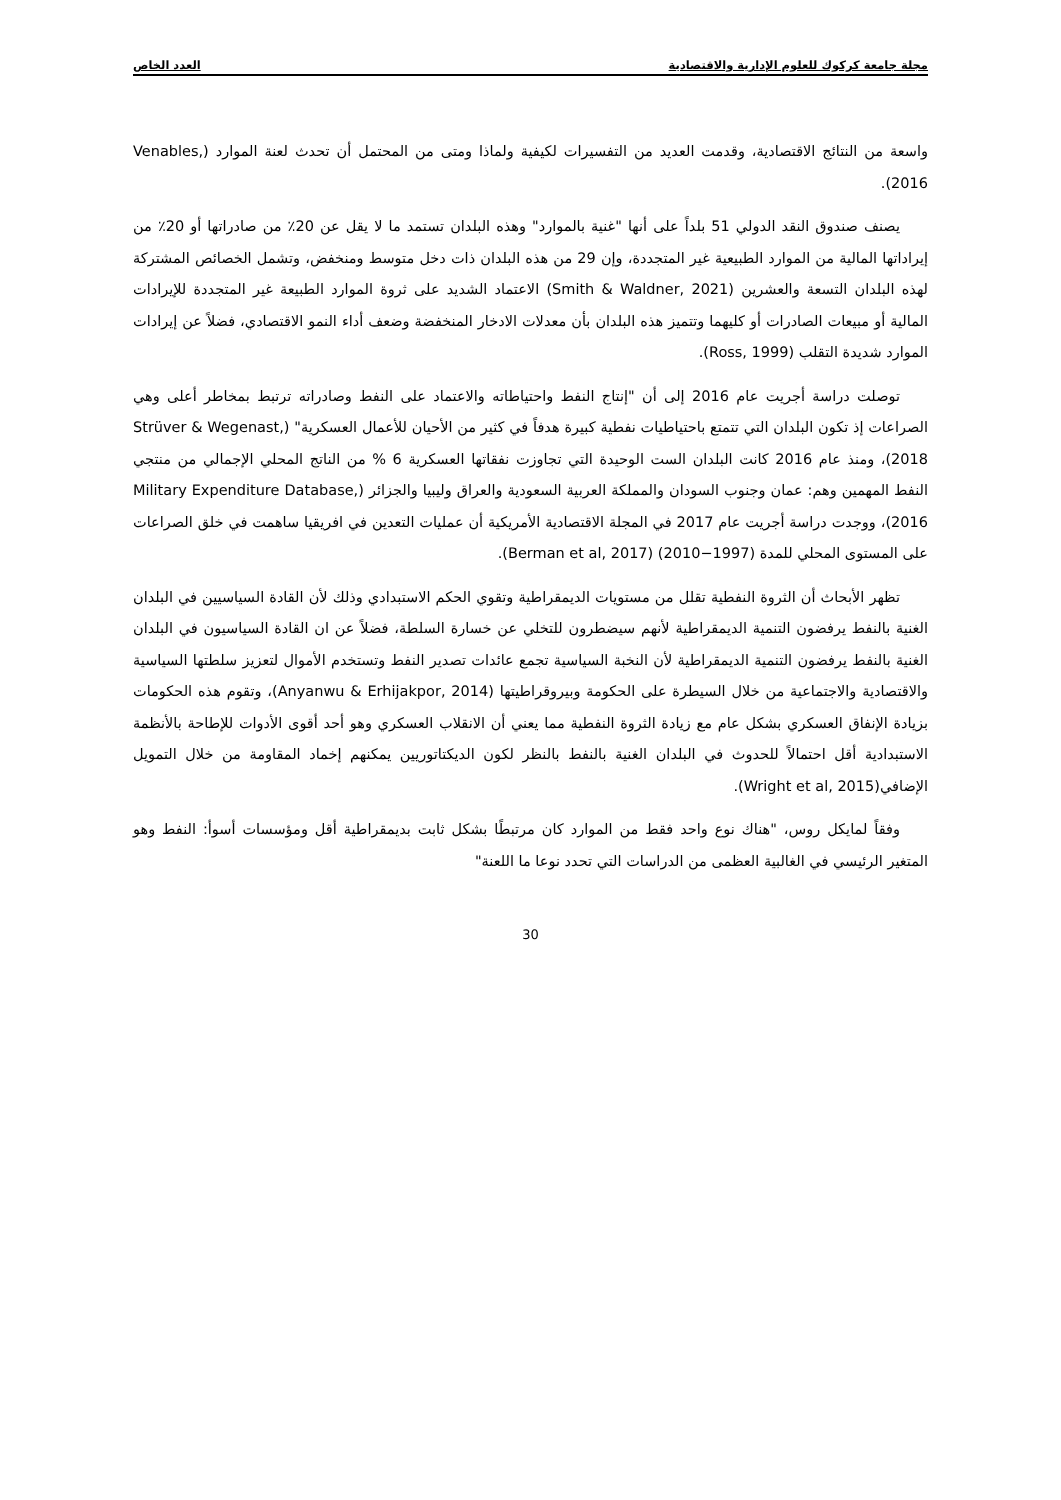مجلة جامعة كركوك للعلوم الإدارية والاقتصادية العدد الخاص
واسعة من النتائج الاقتصادية، وقدمت العديد من التفسيرات لكيفية ولماذا ومتى من المحتمل أن تحدث لعنة الموارد (Venables, 2016).
يصنف صندوق النقد الدولي 51 بلداً على أنها "غنية بالموارد" وهذه البلدان تستمد ما لا يقل عن 20٪ من صادراتها أو 20٪ من إيراداتها المالية من الموارد الطبيعية غير المتجددة، وإن 29 من هذه البلدان ذات دخل متوسط ومنخفض، وتشمل الخصائص المشتركة لهذه البلدان التسعة والعشرين (Smith & Waldner, 2021) الاعتماد الشديد على ثروة الموارد الطبيعة غير المتجددة للإيرادات المالية أو مبيعات الصادرات أو كليهما وتتميز هذه البلدان بأن معدلات الادخار المنخفضة وضعف أداء النمو الاقتصادي، فضلاً عن إيرادات الموارد شديدة التقلب (Ross, 1999).
توصلت دراسة أجريت عام 2016 إلى أن "إنتاج النفط واحتياطاته والاعتماد على النفط وصادراته ترتبط بمخاطر أعلى وهي الصراعات إذ تكون البلدان التي تتمتع باحتياطيات نفطية كبيرة هدفاً في كثير من الأحيان للأعمال العسكرية" (Strüver & Wegenast, 2018)، ومنذ عام 2016 كانت البلدان الست الوحيدة التي تجاوزت نفقاتها العسكرية 6 % من الناتج المحلي الإجمالي من منتجي النفط المهمين وهم: عمان وجنوب السودان والمملكة العربية السعودية والعراق وليبيا والجزائر (Military Expenditure Database, 2016)، ووجدت دراسة أجريت عام 2017 في المجلة الاقتصادية الأمريكية أن عمليات التعدين في افريقيا ساهمت في خلق الصراعات على المستوى المحلي للمدة (1997−2010) (Berman et al, 2017).
تظهر الأبحاث أن الثروة النفطية تقلل من مستويات الديمقراطية وتقوي الحكم الاستبدادي وذلك لأن القادة السياسيين في البلدان الغنية بالنفط يرفضون التنمية الديمقراطية لأنهم سيضطرون للتخلي عن خسارة السلطة، فضلاً عن ان القادة السياسيون في البلدان الغنية بالنفط يرفضون التنمية الديمقراطية لأن النخبة السياسية تجمع عائدات تصدير النفط وتستخدم الأموال لتعزيز سلطتها السياسية والاقتصادية والاجتماعية من خلال السيطرة على الحكومة وبيروقراطيتها (Anyanwu & Erhijakpor, 2014)، وتقوم هذه الحكومات بزيادة الإنفاق العسكري بشكل عام مع زيادة الثروة النفطية مما يعني أن الانقلاب العسكري وهو أحد أقوى الأدوات للإطاحة بالأنظمة الاستبدادية أقل احتمالاً للحدوث في البلدان الغنية بالنفط بالنظر لكون الديكتاتوريين يمكنهم إخماد المقاومة من خلال التمويل الإضافي(Wright et al, 2015).
وفقاً لمايكل روس، "هناك نوع واحد فقط من الموارد كان مرتبطًا بشكل ثابت بديمقراطية أقل ومؤسسات أسوأ: النفط وهو المتغير الرئيسي في الغالبية العظمى من الدراسات التي تحدد نوعا ما اللعنة"
30